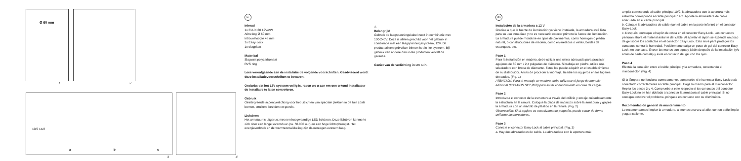Ø 60 mm
1 2
10/2 14/2
a b c
3 4
NL
Inhoud
1x FLUX 60 12V/2W
Afmeting Ø 60 mm
Inbouwhoogte 48 mm
1x Easy-Lock
1x slagplaat
Materiaal
Slagvast polycarbonaat
RVS ring
Lees voorafgaande aan de installatie de volgende voorschriften. Geadviseerd wordt deze installatievoorschriften te bewaren.
Ondanks dat het 12V systeem veilig is, raden we u aan om een erkend installateur de installatie te laten controleren.
Gebruik
Geïntegreerde accentverlichting voor het uitlichten van speciale plekken in de tuin zoals bomen, struiken, beelden en gevels.
Lichtbron
Het armatuur is uitgerust met een hoogwaardige LED lichtbron. Deze lichtbron kenmerkt zich door een lange levensduur (ca. 50.000 uur) en een hoge lichtopbrengst. Het energieverbruik en de warmteontwikkeling zijn daarentegen extreem laag.
⚠
Belangrijk!
Gebruik de laagspanningskabel nooit in combinatie met 100-240V. Deze is alleen geschikt voor het gebruik in combinatie met een laagspanningssysteem, 12V. Dit product alleen gebruiken binnen het in-lite systeem. Bij gebruik van andere dan in-lite producten vervalt de garantie.
Geniet van de verlichting in uw tuin.
ES
Instalación de la armadura a 12 V
Gracias a que la fuente de iluminación ya viene instalada, la armadura está lista para su uso inmediato y no es necesario colocar primero la fuente de iluminación.
La armadura puede montarse en tipos de pavimentos, como hormigón o piedra natural, o construcciones de madera, como enjaretados o vallas, bordes de estanques, etc.
Paso 1
Para la instalación en madera, debe utilizar una sierra adecuada para practicar agujeros de 60 mm / 2,4 pulgadas de diámetro. Si trabaja en piedra, utilice una taladradora con broca de diamante. Estos los puede adquirir en el establecimiento de su distribuidor. Antes de proceder al montaje, taladre los agujeros en los lugares deseados. (Fig. 1)
ATENCIÓN: Para el montaje en madera, debe utilizarse el juego de montaje adicional (FIXATION SET Ø60) para evitar el hundimiento en caso de cargas.
Paso 2
Introduzca el conector de la estructura a través del orificio y encaje cuidadosamente la estructura en la ranura. Coloque la placa de impactos sobre la armadura y golpee la armadura con un martillo de plástico en la ranura. (Fig. 2)
Observación: Si el agujero es excesivamente pequeño, puede cortar de forma uniforme las nervaduras.
Paso 3
Conecte el conector Easy-Lock al cable principal. (Fig. 3)
a. Hay dos abrazaderas de cable. La abrazadera con la apertura más
amplia corresponde al cable principal 10/2, la abrazadera con la apertura más estrecha corresponde al cable principal 14/2. Apriete la abrazadera de cable adecuada en el cable principal.
b. Coloque la abrazadera de cable (con el cable en la parte inferior) en el conector Easy-Lock.
c. Después, enrosque el tapón de rosca en el conector Easy-Lock. Los contactos perforan ahora el material aislante del cable. Al apretar el tapón se extiende un poco de gel sobre los contactos en el conector Easy-Lock. Esto sirve para proteger los contactos contra la humedad. Posiblemente salga un poco de gel del conector Easy-Lock: en ese caso, lávese las manos con agua y jabón después de la instalación (y/o antes de cada comida) y evite el contacto del gel con los ojos.
Paso 4
Efectúe la conexión entre el cable principal y la armadura, conectando el miniconector. (Fig. 4)
Si la lámpara no funciona correctamente, compruebe si el conector Easy-Lock está conectado correctamente al cable principal. Haga lo mismo para el miniconector. Repita los pasos 3 y 4. Compruebe a este respecto si los contactos del conector Easy-Lock no se han doblado al conectar la armadura al cable principal. Si no consigue resolver el problema, póngase en contacto con su distribuidor.
Recomendación general de mantenimiento
Le recomendamos limpiar la armadura, al menos una vez al año, con un paño limpio y agua caliente.